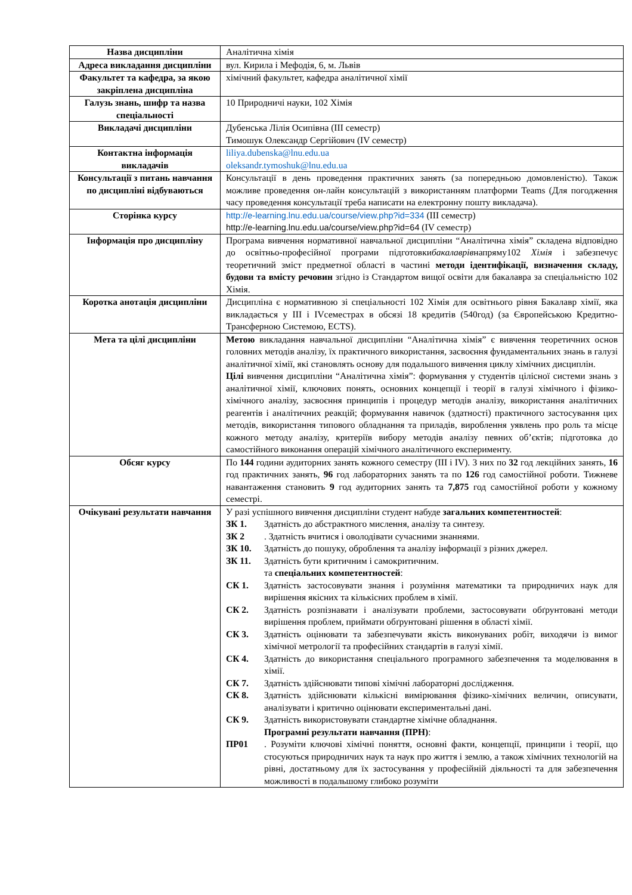| Назва дисципліни | Аналітична хімія |
| Адреса викладання дисципліни | вул. Кирила і Мефодія, 6, м. Львів |
| Факультет та кафедра, за якою закріплена дисципліна | хімічний факультет, кафедра аналітичної хімії |
| Галузь знань, шифр та назва спеціальності | 10 Природничі науки, 102 Хімія |
| Викладачі дисципліни | Дубенська Лілія Осипівна (ІІІ семестр) Тимошук Олександр Сергійович (IV семестр) |
| Контактна інформація викладачів | liliya.dubenska@lnu.edu.ua oleksandr.tymoshuk@lnu.edu.ua |
| Консультації з питань навчання по дисципліні відбуваються | Консультації в день проведення практичних занять (за попередньою домовленістю). Також можливе проведення он-лайн консультацій з використанням платформи Teams (Для погодження часу проведення консультації треба написати на електронну пошту викладача). |
| Сторінка курсу | http://e-learning.lnu.edu.ua/course/view.php?id=334 (ІІІ семестр) http://e-learning.lnu.edu.ua/course/view.php?id=64 (IV семестр) |
| Інформація про дисципліну | Програма вивчення нормативної навчальної дисципліни “Аналітична хімія” складена відповідно до освітньо-професійної програми підготовки бакалаврів напряму102 Хімія і забезпечує теоретичний зміст предметної області в частині методи ідентифікації, визначення складу, будови та вмісту речовин згідно із Стандартом вищої освіти для бакалавра за спеціальністю 102 Хімія. |
| Коротка анотація дисципліни | Дисципліна є нормативною зі спеціальності 102 Хімія для освітнього рівня Бакалавр хімії, яка викладається у ІІІ і IVсеместрах в обсязі 18 кредитів (540год) (за Європейською Кредитно-Трансферною Системою, ECTS). |
| Мета та цілі дисципліни | Метою викладання навчальної дисципліни “Аналітична хімія” є вивчення теоретичних основ головних методів аналізу, їх практичного використання, засвоєння фундаментальних знань в галузі аналітичної хімії, які становлять основу для подальшого вивчення циклу хімічних дисциплін. Цілі вивчення дисципліни “Аналітична хімія”: формування у студентів цілісної системи знань з аналітичної хімії, ключових понять, основних концепції і теорії в галузі хімічного і фізико-хімічного аналізу, засвоєння принципів і процедур методів аналізу, використання аналітичних реагентів і аналітичних реакцій; формування навичок (здатності) практичного застосування цих методів, використання типового обладнання та приладів, вироблення уявлень про роль та місце кожного методу аналізу, критеріїв вибору методів аналізу певних об’єктів; підготовка до самостійного виконання операцій хімічного аналітичного експерименту. |
| Обсяг курсу | По 144 години аудиторних занять кожного семестру (ІІІ і IV). З них по 32 год лекційних занять, 16 год практичних занять, 96 год лабораторних занять та по 126 год самостійної роботи. Тижневе навантаження становить 9 год аудиторних занять та 7,875 год самостійної роботи у кожному семестрі. |
| Очікувані результати навчання | У разі успішного вивчення дисципліни студент набуде загальних компетентностей : ЗК 1. Здатність до абстрактного мислення, аналізу та синтезу. ЗК 2 . Здатність вчитися і оволодівати сучасними знаннями. ЗК 10. Здатність до пошуку, оброблення та аналізу інформації з різних джерел. ЗК 11. Здатність бути критичним і самокритичним. та спеціальних компетентностей : СК 1. Здатність застосовувати знання і розуміння математики та природничих наук для вирішення якісних та кількісних проблем в хімії. СК 2. Здатність розпізнавати і аналізувати проблеми, застосовувати обґрунтовані методи вирішення проблем, приймати обґрунтовані рішення в області хімії. СК 3. Здатність оцінювати та забезпечувати якість виконуваних робіт, виходячи із вимог хімічної метрології та професійних стандартів в галузі хімії. СК 4. Здатність до використання спеціального програмного забезпечення та моделювання в хімії. СК 7. Здатність здійснювати типові хімічні лабораторні дослідження. СК 8. Здатність здійснювати кількісні вимірювання фізико-хімічних величин, описувати, аналізувати і критично оцінювати експериментальні дані. СК 9. Здатність використовувати стандартне хімічне обладнання. Програмні результати навчання (ПРН) : ПР01 . Розуміти ключові хімічні поняття, основні факти, концепції, принципи і теорії, що стосуються природничих наук та наук про життя і землю, а також хімічних технологій на рівні, достатньому для їх застосування у професійній діяльності та для забезпечення можливості в подальшому глибоко розуміти |